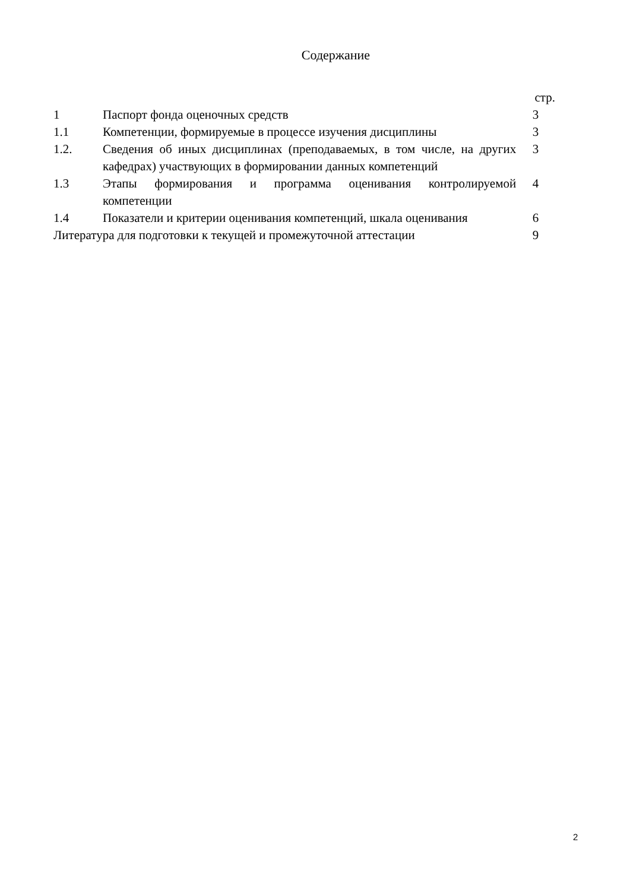Содержание
| | | стр. |
| 1 | Паспорт фонда оценочных средств | 3 |
| 1.1 | Компетенции, формируемые в процессе изучения дисциплины | 3 |
| 1.2. | Сведения об иных дисциплинах (преподаваемых, в том числе, на других кафедрах) участвующих в формировании данных компетенций | 3 |
| 1.3 | Этапы формирования и программа оценивания контролируемой компетенции | 4 |
| 1.4 | Показатели и критерии оценивания компетенций, шкала оценивания | 6 |
| Литература для подготовки к текущей и промежуточной аттестации | | 9 |
2